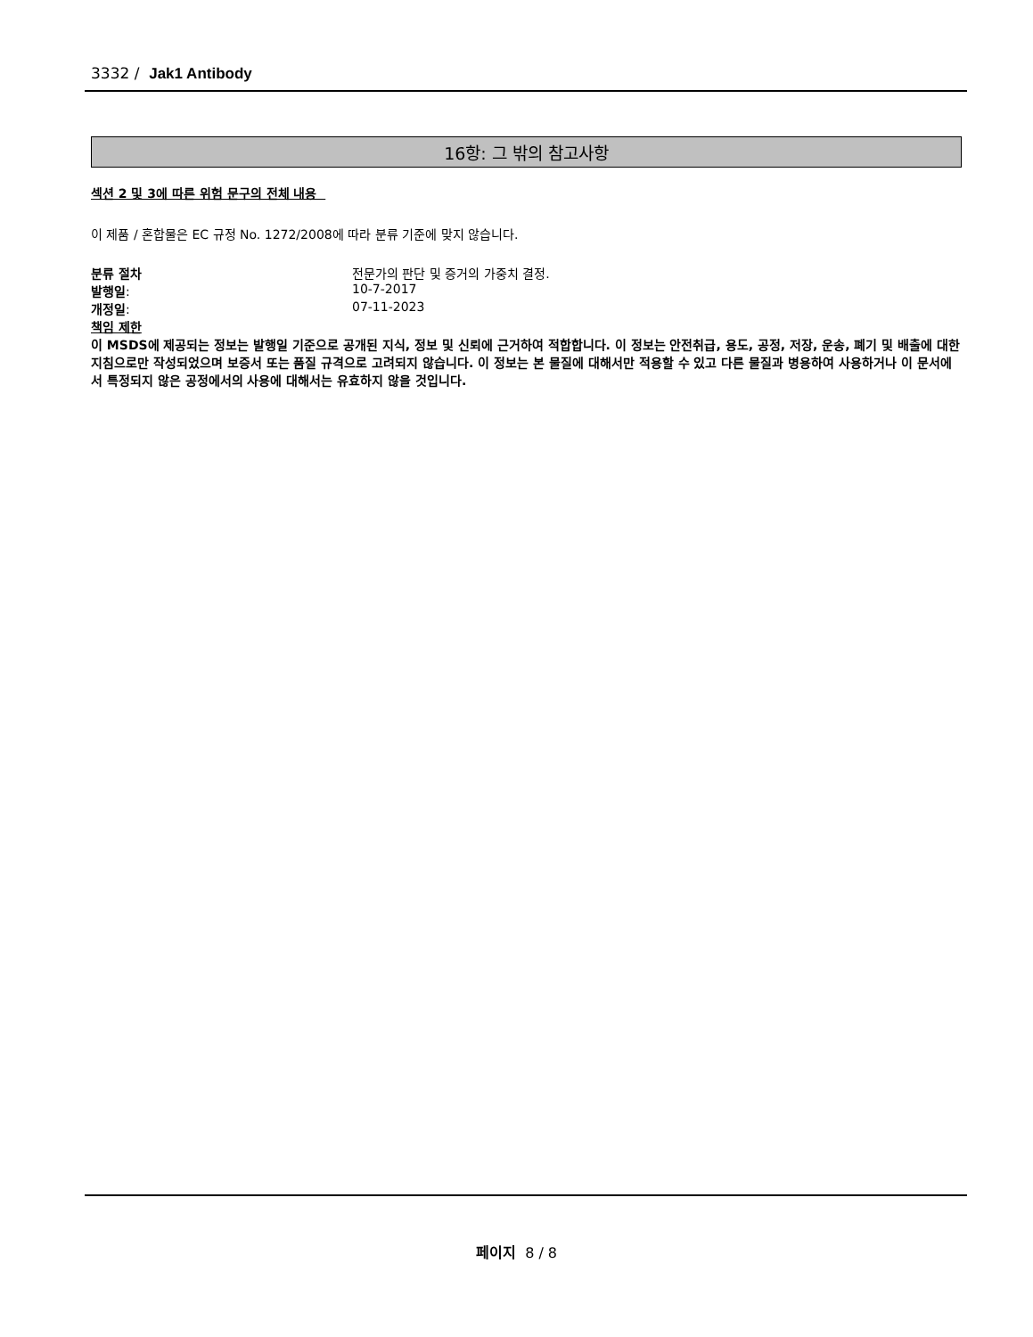3332 / Jak1 Antibody
16항: 그 밖의 참고사항
섹션 2 및 3에 따른 위험 문구의 전체 내용
이 제품 / 혼합물은 EC 규정 No. 1272/2008에 따라 분류 기준에 맞지 않습니다.
| 분류 절차 | 전문가의 판단 및 증거의 가중치 결정. |
| 발행일 : | 10-7-2017 |
| 개정일 : | 07-11-2023 |
책임 제한
이 MSDS에 제공되는 정보는 발행일 기준으로 공개된 지식, 정보 및 신뢰에 근거하여 적합합니다. 이 정보는 안전취급, 용도, 공정, 저장, 운송, 폐기 및 배출에 대한 지침으로만 작성되었으며 보증서 또는 품질 규격으로 고려되지 않습니다. 이 정보는 본 물질에 대해서만 적용할 수 있고 다른 물질과 병용하여 사용하거나 이 문서에서 특정되지 않은 공정에서의 사용에 대해서는 유효하지 않을 것입니다.
페이지 8 / 8